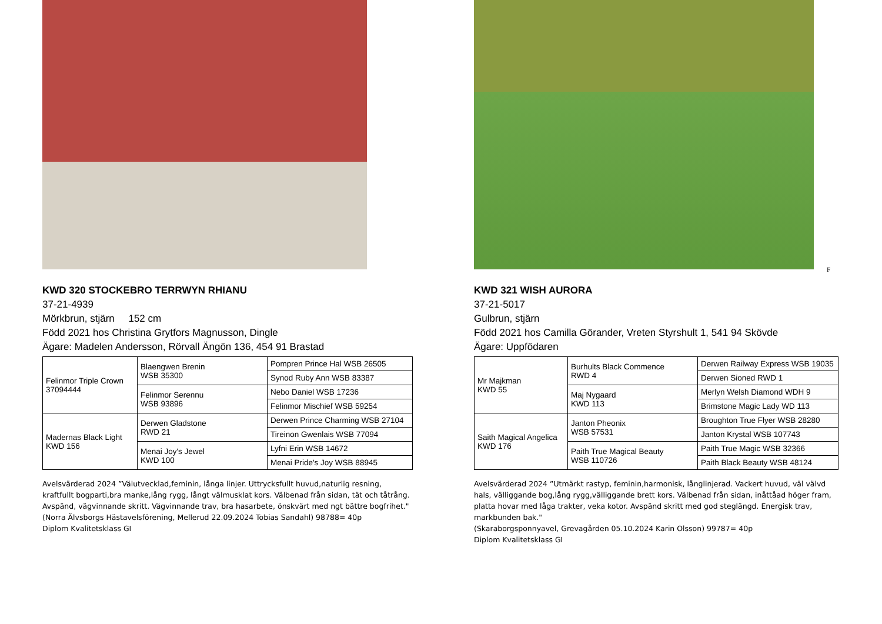KWD 320 STOCKEBRO TERRWYN RHIANU
37-21-4939
Mörkbrun, stjärn 152 cm
Född 2021 hos Christina Grytfors Magnusson, Dingle
Ägare: Madelen Andersson, Rörvall Ängön 136, 454 91 Brastad
| Felinmor Triple Crown 37094444 | Blaengwen Brenin WSB 35300 | Pompren Prince Hal WSB 26505 |
| | | Synod Ruby Ann WSB 83387 |
| | Felinmor Serennu WSB 93896 | Nebo Daniel WSB 17236 |
| | | Felinmor Mischief WSB 59254 |
| Madernas Black Light KWD 156 | Derwen Gladstone RWD 21 | Derwen Prince Charming WSB 27104 |
| | | Tireinon Gwenlais WSB 77094 |
| | Menai Joy's Jewel KWD 100 | Lyfni Erin WSB 14672 |
| | | Menai Pride's Joy WSB 88945 |
Avelsvärderad 2024 ”Välutvecklad,feminin, långa linjer. Uttrycksfullt huvud,naturlig resning, kraftfullt bogparti,bra manke,lång rygg, långt välmusklat kors. Välbenad från sidan, tät och tåtrång. Avspänd, vägvinnande skritt. Vägvinnande trav, bra hasarbete, önskvärt med ngt bättre bogfrihet."
(Norra Älvsborgs Hästavelsförening, Mellerud 22.09.2024 Tobias Sandahl) 98788= 40p
Diplom Kvalitetsklass GI
F
KWD 321 WISH AURORA
37-21-5017
Gulbrun, stjärn
Född 2021 hos Camilla Görander, Vreten Styrshult 1, 541 94 Skövde
Ägare: Uppfödaren
| Mr Majkman KWD 55 | Burhults Black Commence RWD 4 | Derwen Railway Express WSB 19035 |
| | | Derwen Sioned RWD 1 |
| | Maj Nygaard KWD 113 | Merlyn Welsh Diamond WDH 9 |
| | | Brimstone Magic Lady WD 113 |
| Saith Magical Angelica KWD 176 | Janton Pheonix WSB 57531 | Broughton True Flyer WSB 28280 |
| | | Janton Krystal WSB 107743 |
| | Paith True Magical Beauty WSB 110726 | Paith True Magic WSB 32366 |
| | | Paith Black Beauty WSB 48124 |
Avelsvärderad 2024 ”Utmärkt rastyp, feminin,harmonisk, långlinjerad. Vackert huvud, väl välvd hals, välliggande bog,lång rygg,välliggande brett kors. Välbenad från sidan, inåttåad höger fram, platta hovar med låga trakter, veka kotor. Avspänd skritt med god steglängd. Energisk trav, markbunden bak."
(Skaraborgsponnyavel, Grevagården 05.10.2024 Karin Olsson) 99787= 40p
Diplom Kvalitetsklass GI